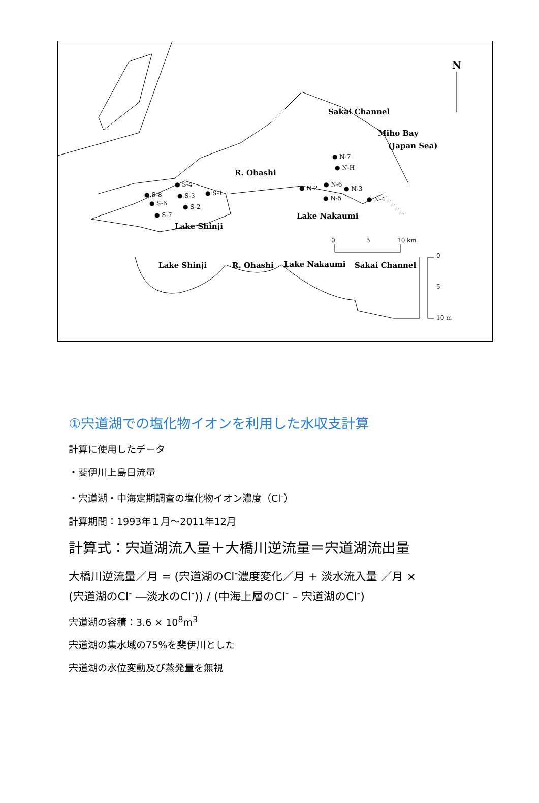N
Sakai Channel
Miho Bay
(Japan Sea)
R. Ohashi
Lake Nakaumi
Lake Shinji
● S-4
● S-8 ● S-3 ● S-1
● S-6 ● S-2
● S-7
● N-7
● N-H
● N-2 ● N-6
● N-3
● N-5 ● N-4
0 5 10 km
Lake Shinji R. Ohashi Lake Nakaumi Sakai Channel
0
5
10 m
①宍道湖での塩化物イオンを利用した水収支計算
計算に使用したデータ
・斐伊川上島日流量
・宍道湖・中海定期調査の塩化物イオン濃度（Cl<sup>-</sup>）
計算期間：1993年１月～2011年12月
計算式：宍道湖流入量＋大橋川逆流量＝宍道湖流出量
大橋川逆流量／月 = (宍道湖のCl<sup>-</sup>濃度変化／月 + 淡水流入量 ／月 ×
(宍道湖のCl<sup>-</sup> ―淡水のCl<sup>-</sup>)) / (中海上層のCl<sup>-</sup> – 宍道湖のCl<sup>-</sup>)
宍道湖の容積：3.6 × 10<sup>8</sup>m<sup>3</sup>
宍道湖の集水域の75%を斐伊川とした
宍道湖の水位変動及び蒸発量を無視